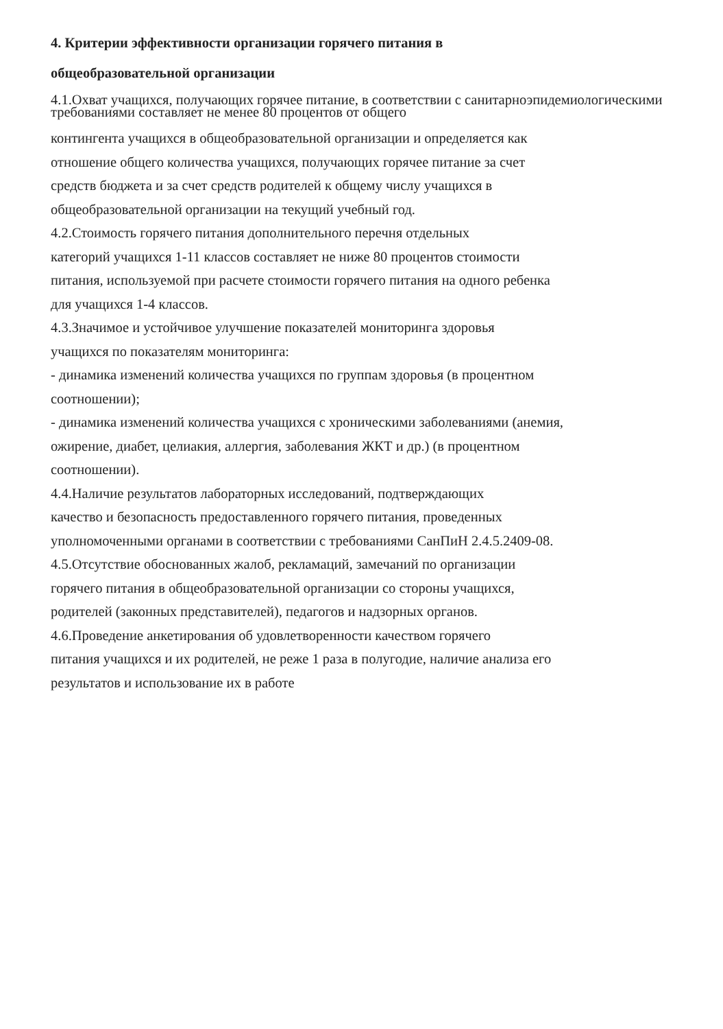4. Критерии эффективности организации горячего питания в
общеобразовательной организации
4.1.Охват учащихся, получающих горячее питание, в соответствии с санитарноэпидемиологическими
требованиями составляет не менее 80 процентов от общего
контингента учащихся в общеобразовательной организации и определяется как
отношение общего количества учащихся, получающих горячее питание за счет
средств бюджета и за счет средств родителей к общему числу учащихся в
общеобразовательной организации на текущий учебный год.
4.2.Стоимость горячего питания дополнительного перечня отдельных
категорий учащихся 1-11 классов составляет не ниже 80 процентов стоимости
питания, используемой при расчете стоимости горячего питания на одного ребенка
для учащихся 1-4 классов.
4.3.Значимое и устойчивое улучшение показателей мониторинга здоровья
учащихся по показателям мониторинга:
- динамика изменений количества учащихся по группам здоровья (в процентном
соотношении);
- динамика изменений количества учащихся с хроническими заболеваниями (анемия,
ожирение, диабет, целиакия, аллергия, заболевания ЖКТ и др.) (в процентном
соотношении).
4.4.Наличие результатов лабораторных исследований, подтверждающих
качество и безопасность предоставленного горячего питания, проведенных
уполномоченными органами в соответствии с требованиями СанПиН 2.4.5.2409-08.
4.5.Отсутствие обоснованных жалоб, рекламаций, замечаний по организации
горячего питания в общеобразовательной организации со стороны учащихся,
родителей (законных представителей), педагогов и надзорных органов.
4.6.Проведение анкетирования об удовлетворенности качеством горячего
питания учащихся и их родителей, не реже 1 раза в полугодие, наличие анализа его
результатов и использование их в работе